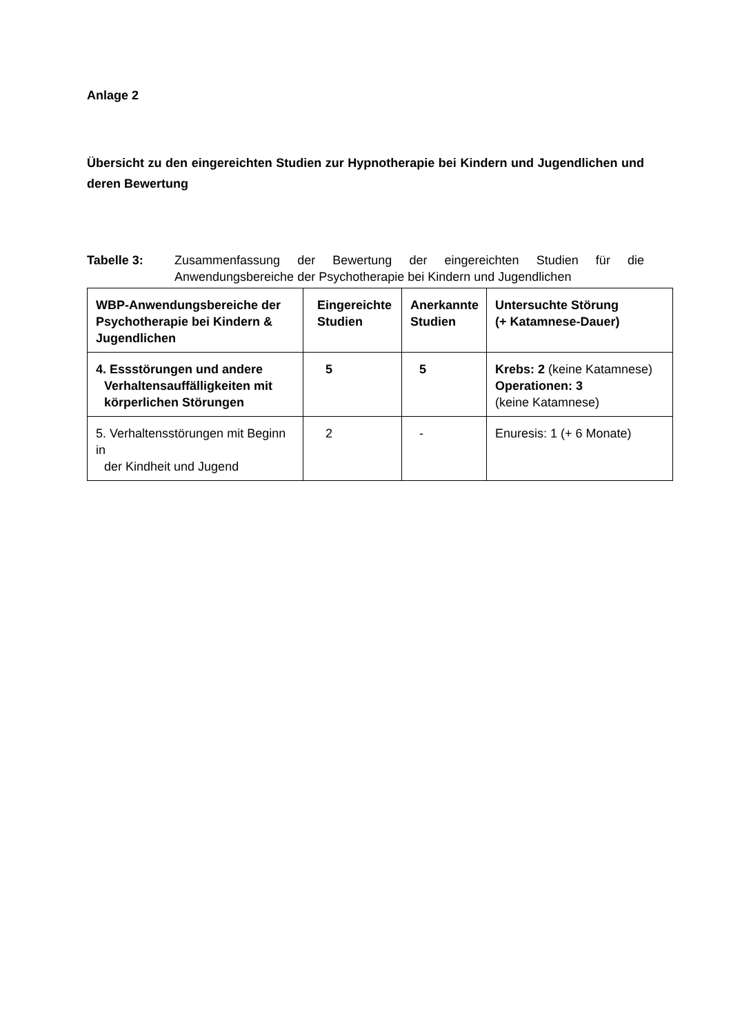Anlage 2
Übersicht zu den eingereichten Studien zur Hypnotherapie bei Kindern und Jugendlichen und deren Bewertung
Tabelle 3: Zusammenfassung der Bewertung der eingereichten Studien für die Anwendungsbereiche der Psychotherapie bei Kindern und Jugendlichen
| WBP-Anwendungsbereiche der Psychotherapie bei Kindern & Jugendlichen | Eingereichte Studien | Anerkannte Studien | Untersuchte Störung (+ Katamnese-Dauer) |
| 4. Essstörungen und andere Verhaltensauffälligkeiten mit körperlichen Störungen | 5 | 5 | Krebs: 2 (keine Katamnese) Operationen: 3 (keine Katamnese) |
| 5. Verhaltensstörungen mit Beginn in der Kindheit und Jugend | 2 | - | Enuresis: 1 (+ 6 Monate) |